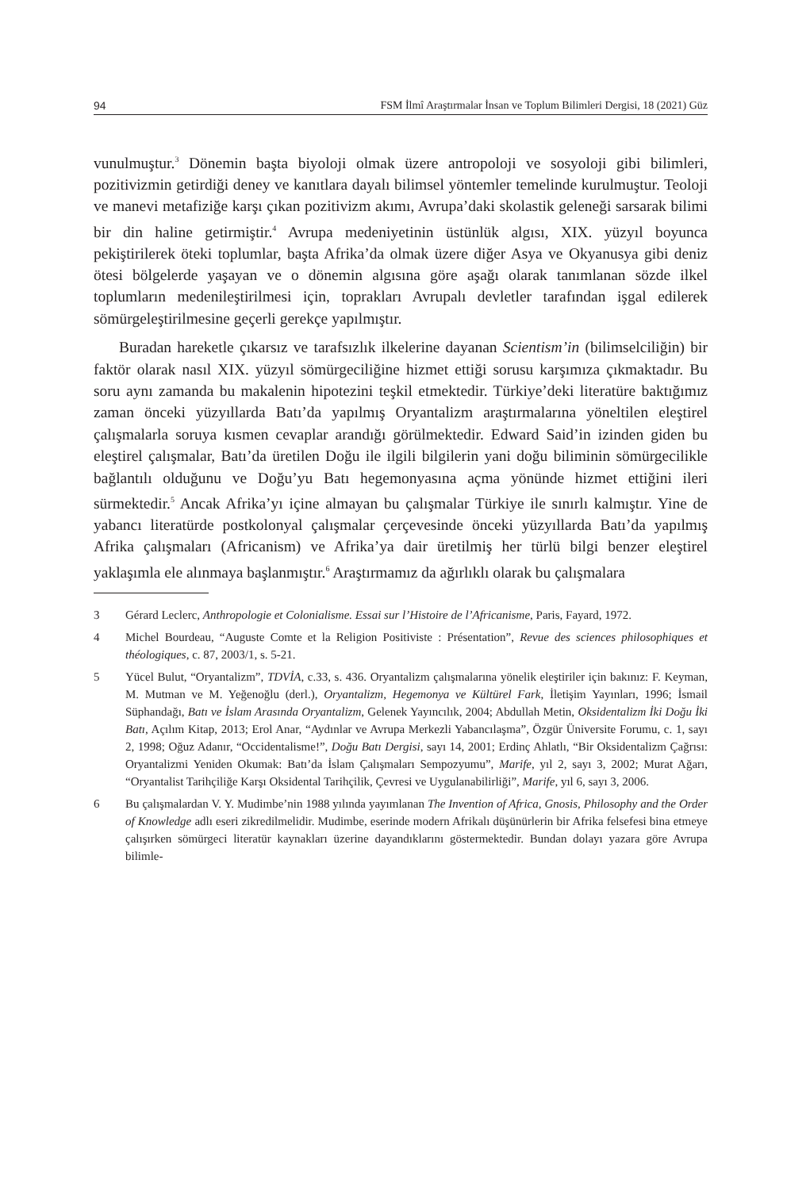94 FSM İlmî Araştırmalar İnsan ve Toplum Bilimleri Dergisi, 18 (2021) Güz
vunulmuştur.<sup>3</sup> Dönemin başta biyoloji olmak üzere antropoloji ve sosyoloji gibi bilimleri, pozitivizmin getirdiği deney ve kanıtlara dayalı bilimsel yöntemler temelinde kurulmuştur. Teoloji ve manevi metafiziğe karşı çıkan pozitivizm akımı, Avrupa’daki skolastik geleneği sarsarak bilimi bir din haline getirmiştir.<sup>4</sup> Avrupa medeniyetinin üstünlük algısı, XIX. yüzyıl boyunca pekiştirilerek öteki toplumlar, başta Afrika’da olmak üzere diğer Asya ve Okyanusya gibi deniz ötesi bölgelerde yaşayan ve o dönemin algısına göre aşağı olarak tanımlanan sözde ilkel toplumların medenileştirilmesi için, toprakları Avrupalı devletler tarafından işgal edilerek sömürgeleştirilmesine geçerli gerekçe yapılmıştır.
Buradan hareketle çıkarsız ve tarafsızlık ilkelerine dayanan Scientism’in (bilimselciliğin) bir faktör olarak nasıl XIX. yüzyıl sömürgeciliğine hizmet ettiği sorusu karşımıza çıkmaktadır. Bu soru aynı zamanda bu makalenin hipotezini teşkil etmektedir. Türkiye’deki literatüre baktığımız zaman önceki yüzyıllarda Batı’da yapılmış Oryantalizm araştırmalarına yöneltilen eleştirel çalışmalarla soruya kısmen cevaplar arandığı görülmektedir. Edward Said’in izinden giden bu eleştirel çalışmalar, Batı’da üretilen Doğu ile ilgili bilgilerin yani doğu biliminin sömürgecilikle bağlantılı olduğunu ve Doğu’yu Batı hegemonyasına açma yönünde hizmet ettiğini ileri sürmektedir.<sup>5</sup> Ancak Afrika’yı içine almayan bu çalışmalar Türkiye ile sınırlı kalmıştır. Yine de yabancı literatürde postkolonyal çalışmalar çerçevesinde önceki yüzyıllarda Batı’da yapılmış Afrika çalışmaları (Africanism) ve Afrika’ya dair üretilmiş her türlü bilgi benzer eleştirel yaklaşımla ele alınmaya başlanmıştır.<sup>6</sup> Araştırmamız da ağırlıklı olarak bu çalışmalara
3 Gérard Leclerc, Anthropologie et Colonialisme. Essai sur l’Histoire de l’Africanisme, Paris, Fayard, 1972.
4 Michel Bourdeau, “Auguste Comte et la Religion Positiviste : Présentation”, Revue des sciences philosophiques et théologiques, c. 87, 2003/1, s. 5-21.
5 Yücel Bulut, “Oryantalizm”, TDVİA, c.33, s. 436. Oryantalizm çalışmalarına yönelik eleştiriler için bakınız: F. Keyman, M. Mutman ve M. Yeğenoğlu (derl.), Oryantalizm, Hegemonya ve Kültürel Fark, İletişim Yayınları, 1996; İsmail Süphandağı, Batı ve İslam Arasında Oryantalizm, Gelenek Yayıncılık, 2004; Abdullah Metin, Oksidentalizm İki Doğu İki Batı, Açılım Kitap, 2013; Erol Anar, “Aydınlar ve Avrupa Merkezli Yabancılaşma”, Özgür Üniversite Forumu, c. 1, sayı 2, 1998; Oğuz Adanır, “Occidentalisme!”, Doğu Batı Dergisi, sayı 14, 2001; Erdinç Ahlatlı, “Bir Oksidentalizm Çağrısı: Oryantalizmi Yeniden Okumak: Batı’da İslam Çalışmaları Sempozyumu”, Marife, yıl 2, sayı 3, 2002; Murat Ağarı, “Oryantalist Tarihçiliğe Karşı Oksidental Tarihçilik, Çevresi ve Uygulanabilirliği”, Marife, yıl 6, sayı 3, 2006.
6 Bu çalışmalardan V. Y. Mudimbe’nin 1988 yılında yayımlanan The Invention of Africa, Gnosis, Philosophy and the Order of Knowledge adlı eseri zikredilmelidir. Mudimbe, eserinde modern Afrikalı düşünürlerin bir Afrika felsefesi bina etmeye çalışırken sömürgeci literatür kaynakları üzerine dayandıklarını göstermektedir. Bundan dolayı yazara göre Avrupa bilimle-